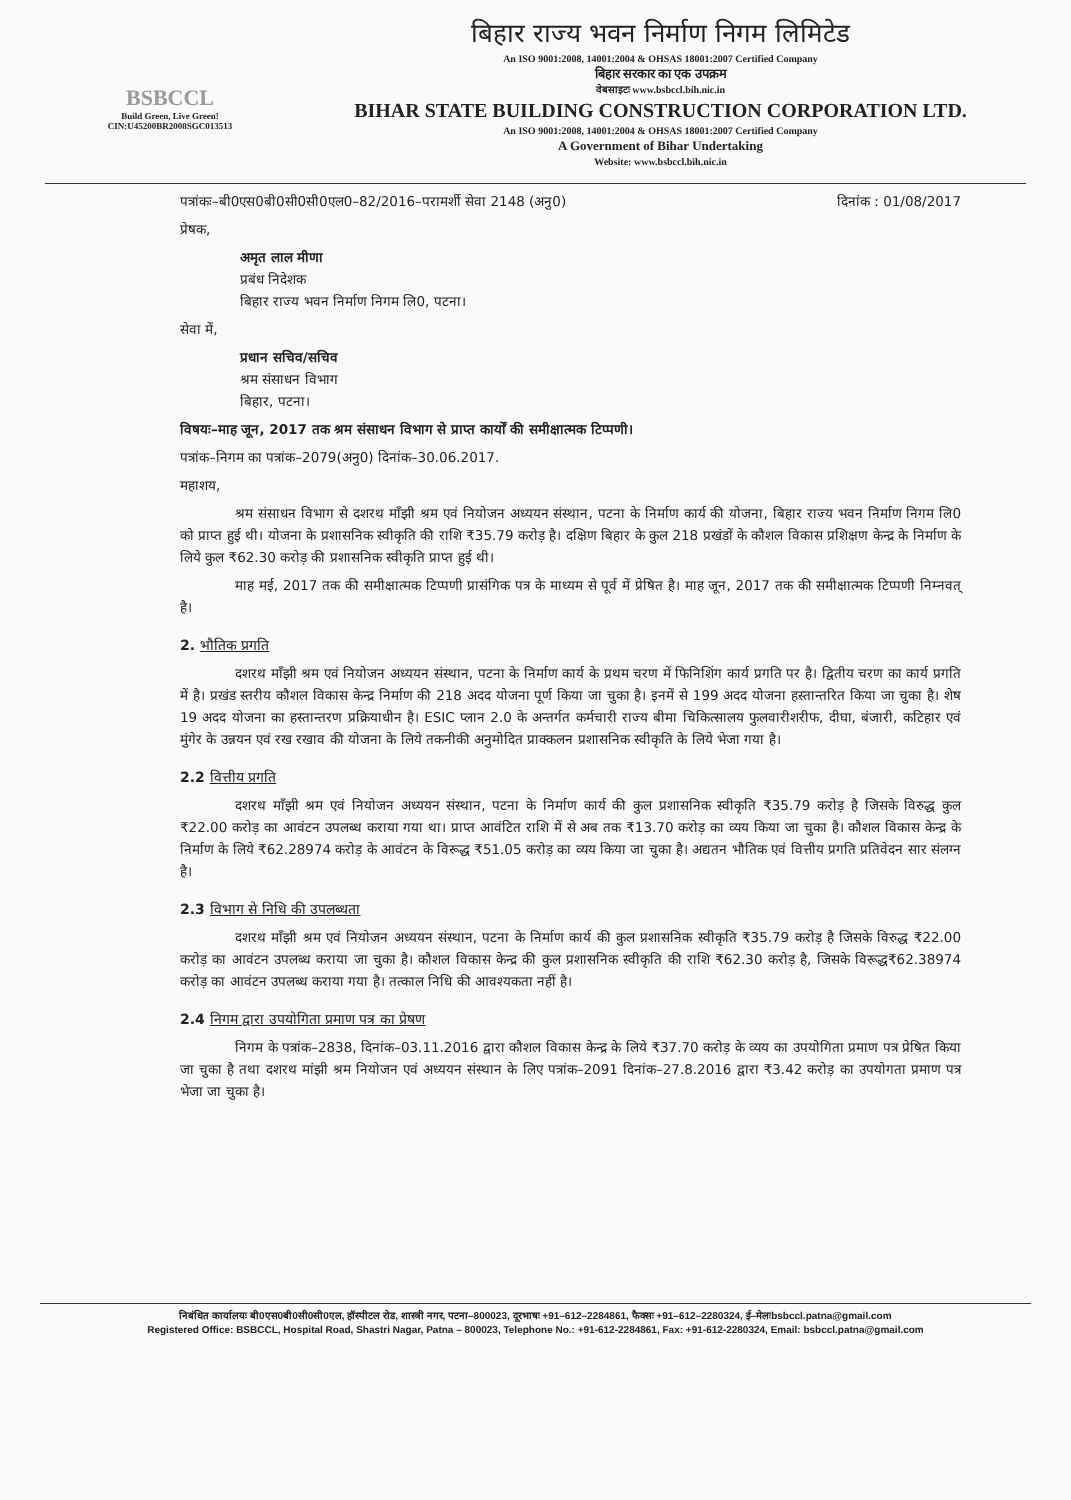BSBCCL
Build Green, Live Green!
CIN:U45200BR2008SGC013513
बिहार राज्य भवन निर्माण निगम लिमिटेड
An ISO 9001:2008, 14001:2004 & OHSAS 18001:2007 Certified Company
बिहार सरकार का एक उपक्रम
वेबसाइटः www.bsbccl.bih.nic.in
BIHAR STATE BUILDING CONSTRUCTION CORPORATION LTD.
An ISO 9001:2008, 14001:2004 & OHSAS 18001:2007 Certified Company
A Government of Bihar Undertaking
Website: www.bsbccl.bih.nic.in
पत्रांकः–बी0एस0बी0सी0सी0एल0–82/2016–परामर्शी सेवा 2148 (अनु0) दिनांक : 01/08/2017
प्रेषक,
अमृत लाल मीणा
प्रबंध निदेशक
बिहार राज्य भवन निर्माण निगम लि0, पटना।
सेवा में,
प्रधान सचिव/सचिव
श्रम संसाधन विभाग
बिहार, पटना।
विषयः–माह जून, 2017 तक श्रम संसाधन विभाग से प्राप्त कार्यों की समीक्षात्मक टिप्पणी।
पत्रांक–निगम का पत्रांक–2079(अनु0) दिनांक–30.06.2017.
महाशय,
श्रम संसाधन विभाग से दशरथ माँझी श्रम एवं नियोजन अध्ययन संस्थान, पटना के निर्माण कार्य की योजना, बिहार राज्य भवन निर्माण निगम लि0 को प्राप्त हुई थी। योजना के प्रशासनिक स्वीकृति की राशि ₹35.79 करोड़ है। दक्षिण बिहार के कुल 218 प्रखंडों के कौशल विकास प्रशिक्षण केन्द्र के निर्माण के लिये कुल ₹62.30 करोड़ की प्रशासनिक स्वीकृति प्राप्त हुई थी।
माह मई, 2017 तक की समीक्षात्मक टिप्पणी प्रासंगिक पत्र के माध्यम से पूर्व में प्रेषित है। माह जून, 2017 तक की समीक्षात्मक टिप्पणी निम्नवत् है।
2. भौतिक प्रगति
दशरथ माँझी श्रम एवं नियोजन अध्ययन संस्थान, पटना के निर्माण कार्य के प्रथम चरण में फिनिशिंग कार्य प्रगति पर है। द्वितीय चरण का कार्य प्रगति में है। प्रखंड स्तरीय कौशल विकास केन्द्र निर्माण की 218 अदद योजना पूर्ण किया जा चुका है। इनमें से 199 अदद योजना हस्तान्तरित किया जा चुका है। शेष 19 अदद योजना का हस्तान्तरण प्रक्रियाधीन है। ESIC प्लान 2.0 के अन्तर्गत कर्मचारी राज्य बीमा चिकित्सालय फुलवारीशरीफ, दीघा, बंजारी, कटिहार एवं मुंगेर के उन्नयन एवं रख रखाव की योजना के लिये तकनीकी अनुमोदित प्राक्कलन प्रशासनिक स्वीकृति के लिये भेजा गया है।
2.2 वित्तीय प्रगति
दशरथ माँझी श्रम एवं नियोजन अध्ययन संस्थान, पटना के निर्माण कार्य की कुल प्रशासनिक स्वीकृति ₹35.79 करोड़ है जिसके विरुद्ध कुल ₹22.00 करोड़ का आवंटन उपलब्ध कराया गया था। प्राप्त आवंटित राशि में से अब तक ₹13.70 करोड़ का व्यय किया जा चुका है। कौशल विकास केन्द्र के निर्माण के लिये ₹62.28974 करोड़ के आवंटन के विरूद्ध ₹51.05 करोड़ का व्यय किया जा चुका है। अद्यतन भौतिक एवं वित्तीय प्रगति प्रतिवेदन सार संलग्न है।
2.3 विभाग से निधि की उपलब्धता
दशरथ माँझी श्रम एवं नियोजन अध्ययन संस्थान, पटना के निर्माण कार्य की कुल प्रशासनिक स्वीकृति ₹35.79 करोड़ है जिसके विरुद्ध ₹22.00 करोड़ का आवंटन उपलब्ध कराया जा चुका है। कौशल विकास केन्द्र की कुल प्रशासनिक स्वीकृति की राशि ₹62.30 करोड़ है, जिसके विरूद्ध₹62.38974 करोड़ का आवंटन उपलब्ध कराया गया है। तत्काल निधि की आवश्यकता नहीं है।
2.4 निगम द्वारा उपयोगिता प्रमाण पत्र का प्रेषण
निगम के पत्रांक–2838, दिनांक–03.11.2016 द्वारा कौशल विकास केन्द्र के लिये ₹37.70 करोड़ के व्यय का उपयोगिता प्रमाण पत्र प्रेषित किया जा चुका है तथा दशरथ मांझी श्रम नियोजन एवं अध्ययन संस्थान के लिए पत्रांक–2091 दिनांक–27.8.2016 द्वारा ₹3.42 करोड़ का उपयोगता प्रमाण पत्र भेजा जा चुका है।
निबंधित कार्यालयः बी0एस0बी0सी0सी0एल, हॉस्पीटल रोड, शास्त्री नगर, पटना–800023, दूरभाषः +91–612–2284861, फैक्सः +91–612–2280324, ई–मेलःbsbccl.patna@gmail.com
Registered Office: BSBCCL, Hospital Road, Shastri Nagar, Patna – 800023, Telephone No.: +91-612-2284861, Fax: +91-612-2280324, Email: bsbccl.patna@gmail.com